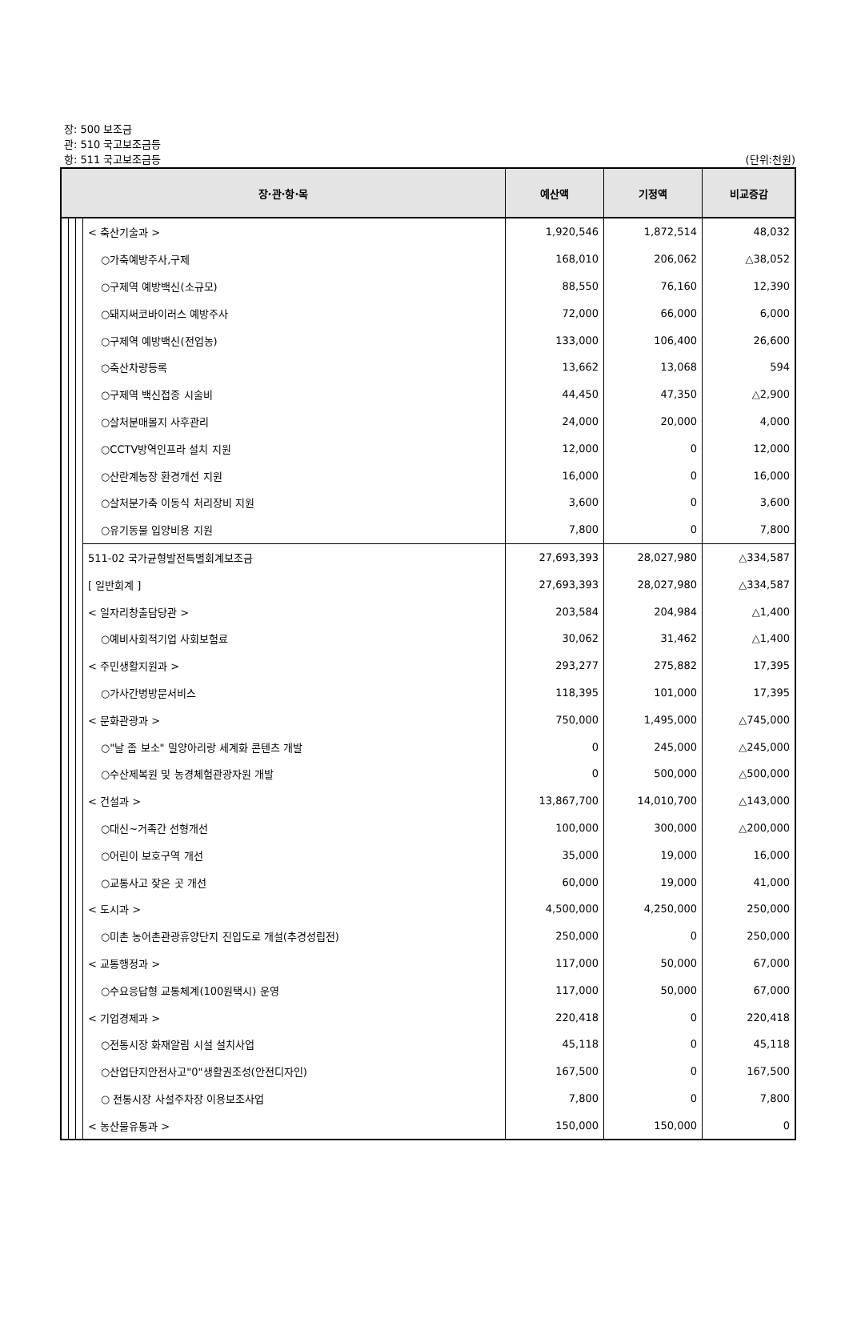장: 500 보조금
관: 510 국고보조금등
항: 511 국고보조금등 (단위:천원)
| 장·관·항·목 | | | | 예산액 | 기정액 | 비교증감 |
| --- | --- | --- | --- | --- | --- | --- |
| | | | < 축산기술과 > | 1,920,546 | 1,872,514 | 48,032 |
| | | | ○가축예방주사,구제 | 168,010 | 206,062 | △38,052 |
| | | | ○구제역 예방백신(소규모) | 88,550 | 76,160 | 12,390 |
| | | | ○돼지써코바이러스 예방주사 | 72,000 | 66,000 | 6,000 |
| | | | ○구제역 예방백신(전업농) | 133,000 | 106,400 | 26,600 |
| | | | ○축산차량등록 | 13,662 | 13,068 | 594 |
| | | | ○구제역 백신접종 시술비 | 44,450 | 47,350 | △2,900 |
| | | | ○살처분매몰지 사후관리 | 24,000 | 20,000 | 4,000 |
| | | | ○CCTV방역인프라 설치 지원 | 12,000 | 0 | 12,000 |
| | | | ○산란계농장 환경개선 지원 | 16,000 | 0 | 16,000 |
| | | | ○살처분가축 이동식 처리장비 지원 | 3,600 | 0 | 3,600 |
| | | | ○유기동물 입양비용 지원 | 7,800 | 0 | 7,800 |
| | | | 511-02 국가균형발전특별회계보조금 | 27,693,393 | 28,027,980 | △334,587 |
| | | | [ 일반회계 ] | 27,693,393 | 28,027,980 | △334,587 |
| | | | < 일자리창출담당관 > | 203,584 | 204,984 | △1,400 |
| | | | ○예비사회적기업 사회보험료 | 30,062 | 31,462 | △1,400 |
| | | | < 주민생활지원과 > | 293,277 | 275,882 | 17,395 |
| | | | ○가사간병방문서비스 | 118,395 | 101,000 | 17,395 |
| | | | < 문화관광과 > | 750,000 | 1,495,000 | △745,000 |
| | | | ○"날 좀 보소" 밀양아리랑 세계화 콘텐츠 개발 | 0 | 245,000 | △245,000 |
| | | | ○수산제복원 및 농경체험관광자원 개발 | 0 | 500,000 | △500,000 |
| | | | < 건설과 > | 13,867,700 | 14,010,700 | △143,000 |
| | | | ○대신~거족간 선형개선 | 100,000 | 300,000 | △200,000 |
| | | | ○어린이 보호구역 개선 | 35,000 | 19,000 | 16,000 |
| | | | ○교통사고 잦은 곳 개선 | 60,000 | 19,000 | 41,000 |
| | | | < 도시과 > | 4,500,000 | 4,250,000 | 250,000 |
| | | | ○미촌 농어촌관광휴양단지 진입도로 개설(추경성립전) | 250,000 | 0 | 250,000 |
| | | | < 교통행정과 > | 117,000 | 50,000 | 67,000 |
| | | | ○수요응답형 교통체계(100원택시) 운영 | 117,000 | 50,000 | 67,000 |
| | | | < 기업경제과 > | 220,418 | 0 | 220,418 |
| | | | ○전통시장 화재알림 시설 설치사업 | 45,118 | 0 | 45,118 |
| | | | ○산업단지안전사고"0"생활권조성(안전디자인) | 167,500 | 0 | 167,500 |
| | | | ○ 전통시장 사설주차장 이용보조사업 | 7,800 | 0 | 7,800 |
| | | | < 농산물유통과 > | 150,000 | 150,000 | 0 |